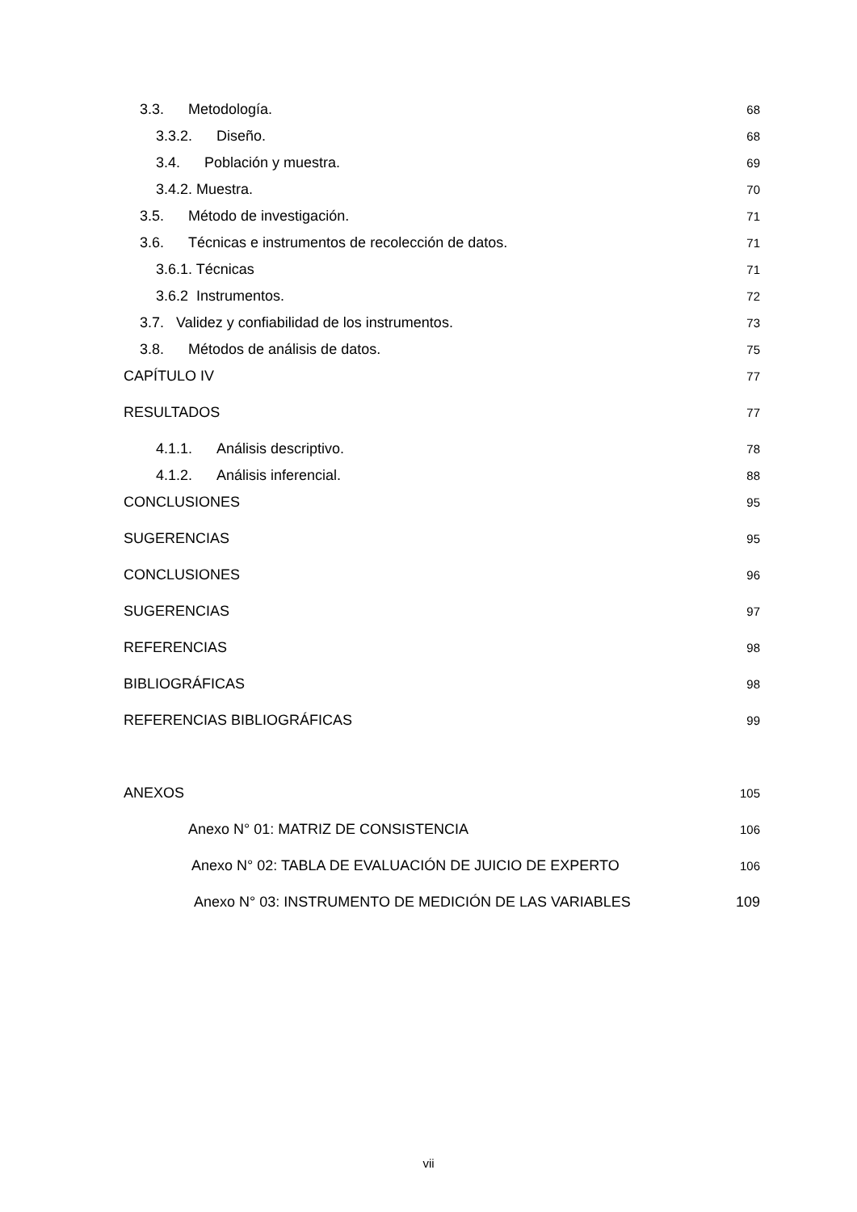3.3. Metodología. 68
3.3.2. Diseño. 68
3.4. Población y muestra. 69
3.4.2. Muestra. 70
3.5. Método de investigación. 71
3.6. Técnicas e instrumentos de recolección de datos. 71
3.6.1. Técnicas 71
3.6.2 Instrumentos. 72
3.7. Validez y confiabilidad de los instrumentos. 73
3.8. Métodos de análisis de datos. 75
CAPÍTULO IV 77
RESULTADOS 77
4.1.1. Análisis descriptivo. 78
4.1.2. Análisis inferencial. 88
CONCLUSIONES 95
SUGERENCIAS 95
CONCLUSIONES 96
SUGERENCIAS 97
REFERENCIAS 98
BIBLIOGRÁFICAS 98
REFERENCIAS BIBLIOGRÁFICAS 99
ANEXOS 105
Anexo N° 01: MATRIZ DE CONSISTENCIA 106
Anexo N° 02: TABLA DE EVALUACIÓN DE JUICIO DE EXPERTO 106
Anexo N° 03: INSTRUMENTO DE MEDICIÓN DE LAS VARIABLES 109
vii